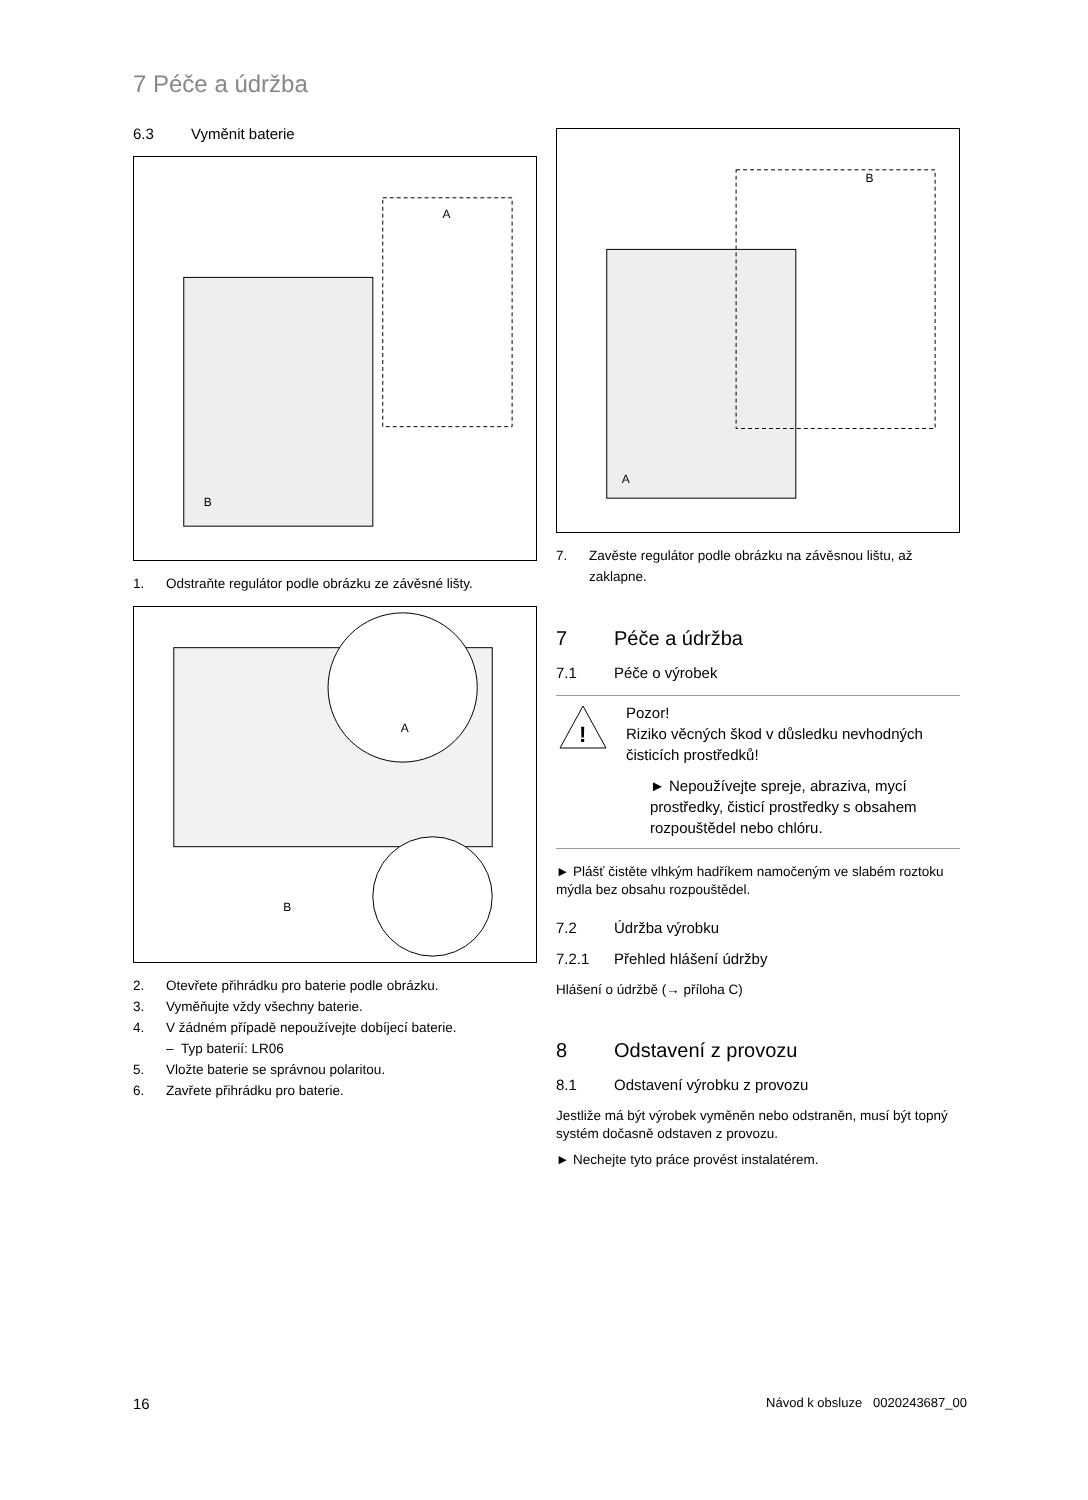7 Péče a údržba
6.3 Vyměnit baterie
A
B
1. Odstraňte regulátor podle obrázku ze závěsné lišty.
A
B
2. Otevřete přihrádku pro baterie podle obrázku.
3. Vyměňujte vždy všechny baterie.
4. V žádném případě nepoužívejte dobíjecí baterie.
– Typ baterií: LR06
5. Vložte baterie se správnou polaritou.
6. Zavřete přihrádku pro baterie.
B
A
7. Zavěste regulátor podle obrázku na závěsnou lištu, až zaklapne.
7 Péče a údržba
7.1 Péče o výrobek
!
Pozor!
Riziko věcných škod v důsledku nevhodných čisticích prostředků!
► Nepoužívejte spreje, abraziva, mycí prostředky, čisticí prostředky s obsahem rozpouštědel nebo chlóru.
► Plášť čistěte vlhkým hadříkem namočeným ve slabém roztoku mýdla bez obsahu rozpouštědel.
7.2 Údržba výrobku
7.2.1 Přehled hlášení údržby
Hlášení o údržbě (→ příloha C)
8 Odstavení z provozu
8.1 Odstavení výrobku z provozu
Jestliže má být výrobek vyměněn nebo odstraněn, musí být topný systém dočasně odstaven z provozu.
► Nechejte tyto práce provést instalatérem.
16
Návod k obsluze 0020243687_00